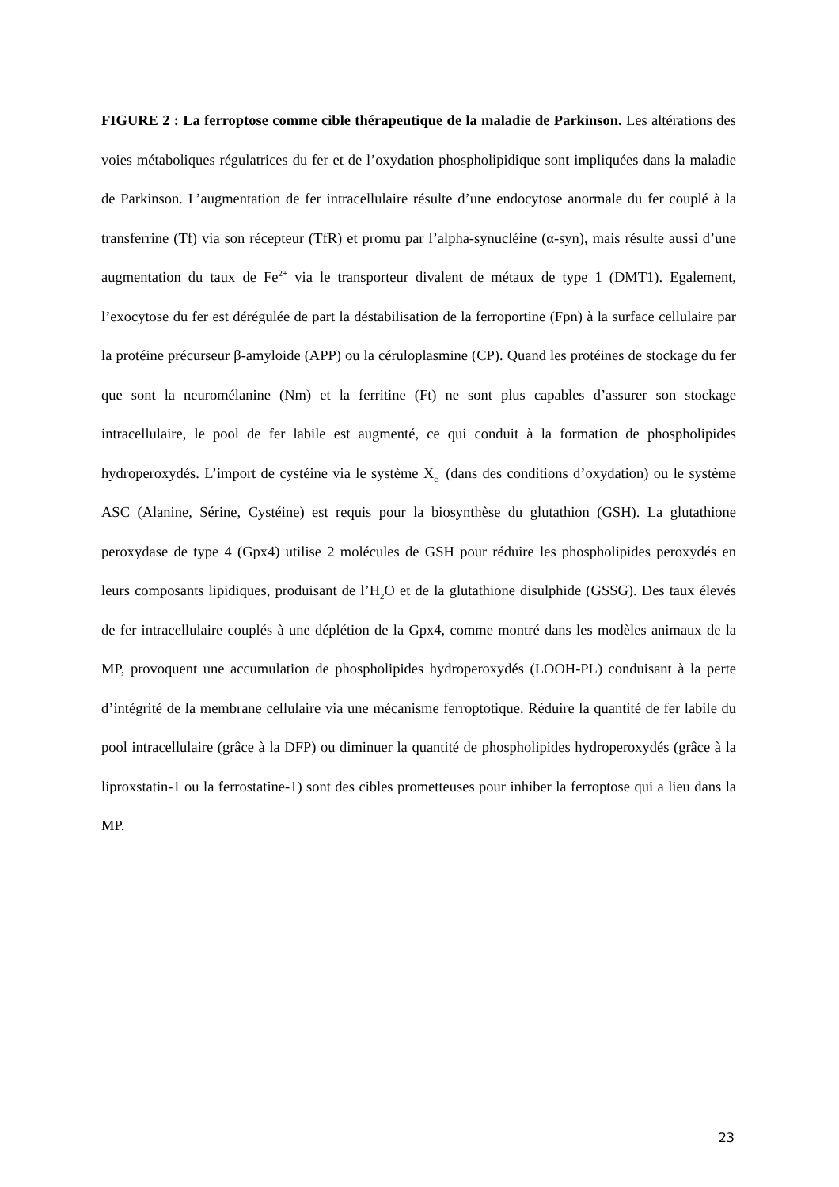FIGURE 2 : La ferroptose comme cible thérapeutique de la maladie de Parkinson. Les altérations des voies métaboliques régulatrices du fer et de l’oxydation phospholipidique sont impliquées dans la maladie de Parkinson. L’augmentation de fer intracellulaire résulte d’une endocytose anormale du fer couplé à la transferrine (Tf) via son récepteur (TfR) et promu par l’alpha-synucléine (α-syn), mais résulte aussi d’une augmentation du taux de Fe<sup>2+</sup> via le transporteur divalent de métaux de type 1 (DMT1). Egalement, l’exocytose du fer est dérégulée de part la déstabilisation de la ferroportine (Fpn) à la surface cellulaire par la protéine précurseur β-amyloide (APP) ou la céruloplasmine (CP). Quand les protéines de stockage du fer que sont la neuromélanine (Nm) et la ferritine (Ft) ne sont plus capables d’assurer son stockage intracellulaire, le pool de fer labile est augmenté, ce qui conduit à la formation de phospholipides hydroperoxydés. L’import de cystéine via le système X<sub>c-</sub> (dans des conditions d’oxydation) ou le système ASC (Alanine, Sérine, Cystéine) est requis pour la biosynthèse du glutathion (GSH). La glutathione peroxydase de type 4 (Gpx4) utilise 2 molécules de GSH pour réduire les phospholipides peroxydés en leurs composants lipidiques, produisant de l’H<sub>2</sub>O et de la glutathione disulphide (GSSG). Des taux élevés de fer intracellulaire couplés à une déplétion de la Gpx4, comme montré dans les modèles animaux de la MP, provoquent une accumulation de phospholipides hydroperoxydés (LOOH-PL) conduisant à la perte d’intégrité de la membrane cellulaire via une mécanisme ferroptotique. Réduire la quantité de fer labile du pool intracellulaire (grâce à la DFP) ou diminuer la quantité de phospholipides hydroperoxydés (grâce à la liproxstatin-1 ou la ferrostatine-1) sont des cibles prometteuses pour inhiber la ferroptose qui a lieu dans la MP.
23